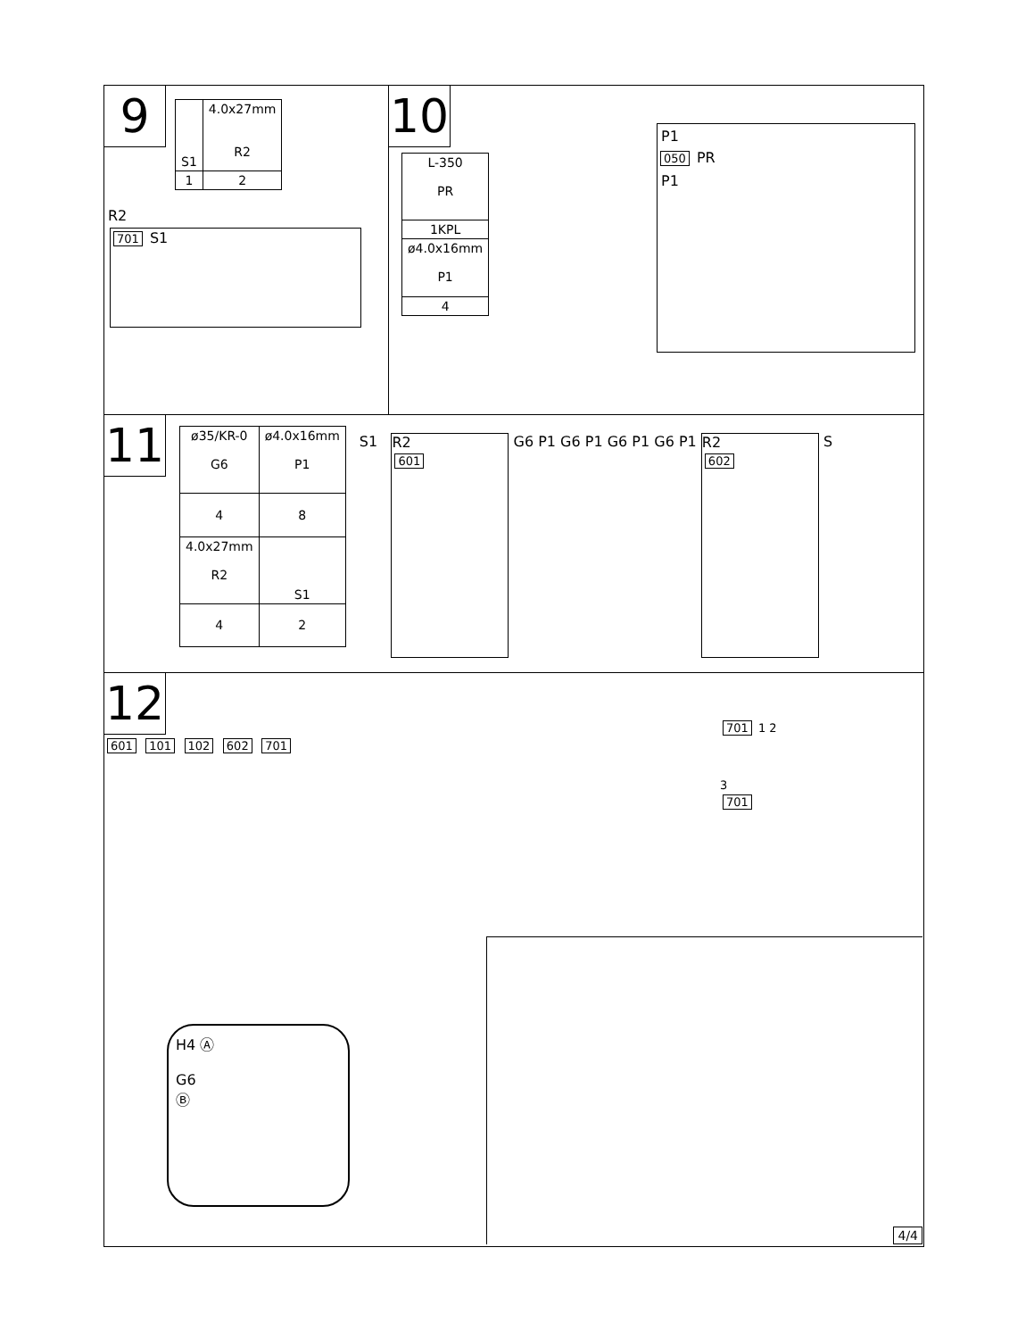9
| S1 | 4.0x27mm R2 |
| 1 | 2 |
R2
701 S1
10
| L-350 PR |
| 1KPL |
| ø4.0x16mm P1 |
| 4 |
P1
050 PR
P1
11
| ø35/KR-0 G6 | ø4.0x16mm P1 |
| 4 | 8 |
| 4.0x27mm R2 | S1 |
| 4 | 2 |
S1 R2
601 G6 P1 G6 P1 G6 P1 G6 P1 R2
602 S
12
601 101 102 602 701
H4 Ⓐ
G6
Ⓑ
701 1 2
3
701
4/4